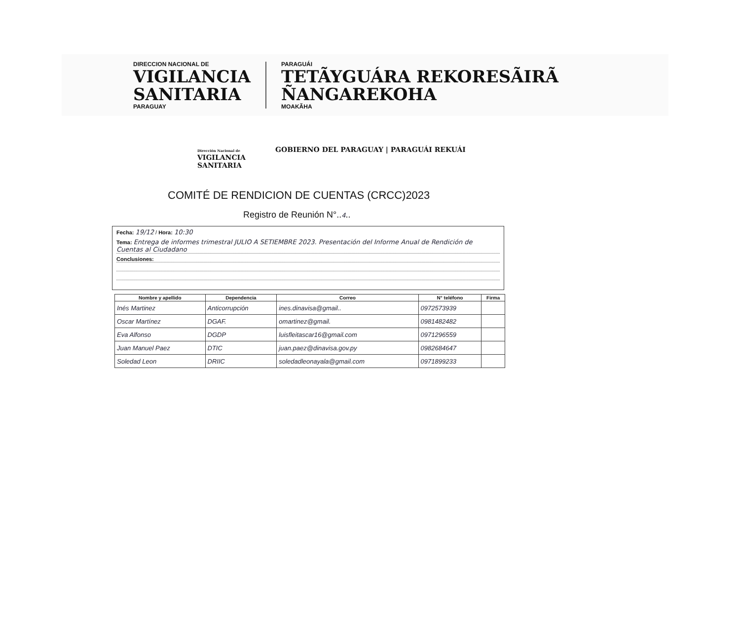DIRECCION NACIONAL DE
VIGILANCIA
SANITARIA
PARAGUAY
PARAGUÁI
TETÃYGUÁRA REKORESÃIRÃ
ÑANGAREKOHA
MOAKÃHA
Dirección Nacional de
VIGILANCIA
SANITARIA
GOBIERNO DEL PARAGUAY | PARAGUÁI REKUÁI
COMITÉ DE RENDICION DE CUENTAS (CRCC)2023
Registro de Reunión N°..4..
Fecha: 19/12 / Hora: 10:30
Tema: Entrega de informes trimestral JULIO A SETIEMBRE 2023. Presentación del Informe Anual de Rendición de Cuentas al Ciudadano
Conclusiones:
| Nombre y apellido | Dependencia | Correo | N° teléfono | Firma |
| --- | --- | --- | --- | --- |
| Inés Martinez | Anticorrupción | ines.dinavisa@gmail.. | 0972573939 | |
| Oscar Martínez | DGAF. | omartinez@gmail. | 0981482482 | |
| Eva Alfonso | DGDP | luisfleitascar16@gmail.com | 0971296559 | |
| Juan Manuel Paez | DTIC | juan.paez@dinavisa.gov.py | 0982684647 | |
| Soledad Leon | DRIIC | soledadleonayala@gmail.com | 0971899233 | |